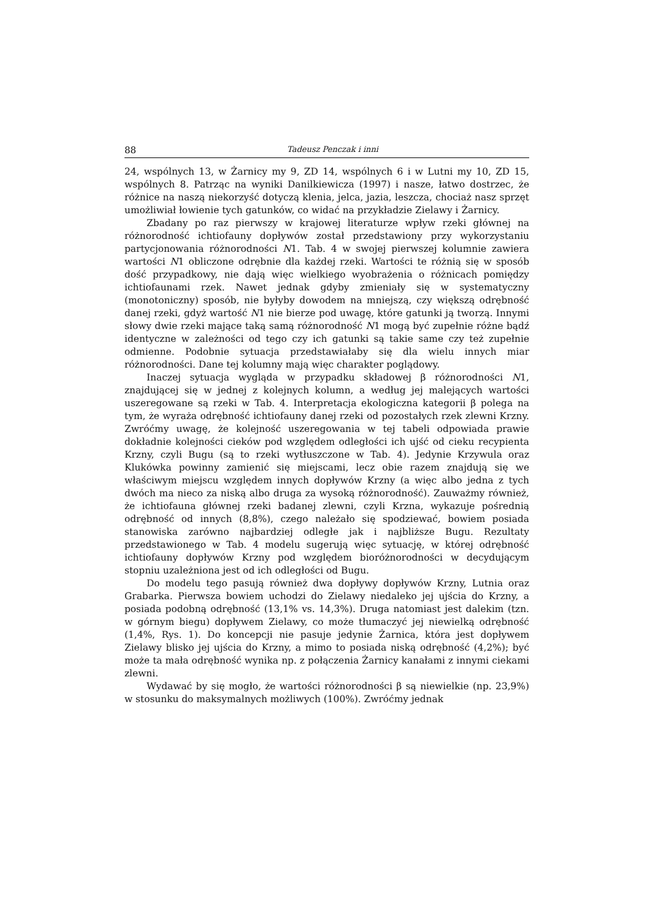88 Tadeusz Penczak i inni
24, wspólnych 13, w Żarnicy my 9, ZD 14, wspólnych 6 i w Lutni my 10, ZD 15, wspólnych 8. Patrząc na wyniki Danilkiewicza (1997) i nasze, łatwo dostrzec, że różnice na naszą niekorzyść dotyczą klenia, jelca, jazia, leszcza, chociaż nasz sprzęt umożliwiał łowienie tych gatunków, co widać na przykładzie Zielawy i Żarnicy.
Zbadany po raz pierwszy w krajowej literaturze wpływ rzeki głównej na różnorodność ichtiofauny dopływów został przedstawiony przy wykorzystaniu partycjonowania różnorodności N1. Tab. 4 w swojej pierwszej kolumnie zawiera wartości N1 obliczone odrębnie dla każdej rzeki. Wartości te różnią się w sposób dość przypadkowy, nie dają więc wielkiego wyobrażenia o różnicach pomiędzy ichtiofaunami rzek. Nawet jednak gdyby zmieniały się w systematyczny (monotoniczny) sposób, nie byłyby dowodem na mniejszą, czy większą odrębność danej rzeki, gdyż wartość N1 nie bierze pod uwagę, które gatunki ją tworzą. Innymi słowy dwie rzeki mające taką samą różnorodność N1 mogą być zupełnie różne bądź identyczne w zależności od tego czy ich gatunki są takie same czy też zupełnie odmienne. Podobnie sytuacja przedstawiałaby się dla wielu innych miar różnorodności. Dane tej kolumny mają więc charakter poglądowy.
Inaczej sytuacja wygląda w przypadku składowej β różnorodności N1, znajdującej się w jednej z kolejnych kolumn, a według jej malejących wartości uszeregowane są rzeki w Tab. 4. Interpretacja ekologiczna kategorii β polega na tym, że wyraża odrębność ichtiofauny danej rzeki od pozostałych rzek zlewni Krzny. Zwróćmy uwagę, że kolejność uszeregowania w tej tabeli odpowiada prawie dokładnie kolejności cieków pod względem odległości ich ujść od cieku recypienta Krzny, czyli Bugu (są to rzeki wytłuszczone w Tab. 4). Jedynie Krzywula oraz Klukówka powinny zamienić się miejscami, lecz obie razem znajdują się we właściwym miejscu względem innych dopływów Krzny (a więc albo jedna z tych dwóch ma nieco za niską albo druga za wysoką różnorodność). Zauważmy również, że ichtiofauna głównej rzeki badanej zlewni, czyli Krzna, wykazuje pośrednią odrębność od innych (8,8%), czego należało się spodziewać, bowiem posiada stanowiska zarówno najbardziej odległe jak i najbliższe Bugu. Rezultaty przedstawionego w Tab. 4 modelu sugerują więc sytuację, w której odrębność ichtiofauny dopływów Krzny pod względem bioróżnorodności w decydującym stopniu uzależniona jest od ich odległości od Bugu.
Do modelu tego pasują również dwa dopływy dopływów Krzny, Lutnia oraz Grabarka. Pierwsza bowiem uchodzi do Zielawy niedaleko jej ujścia do Krzny, a posiada podobną odrębność (13,1% vs. 14,3%). Druga natomiast jest dalekim (tzn. w górnym biegu) dopływem Zielawy, co może tłumaczyć jej niewielką odrębność (1,4%, Rys. 1). Do koncepcji nie pasuje jedynie Żarnica, która jest dopływem Zielawy blisko jej ujścia do Krzny, a mimo to posiada niską odrębność (4,2%); być może ta mała odrębność wynika np. z połączenia Żarnicy kanałami z innymi ciekami zlewni.
Wydawać by się mogło, że wartości różnorodności β są niewielkie (np. 23,9%) w stosunku do maksymalnych możliwych (100%). Zwróćmy jednak